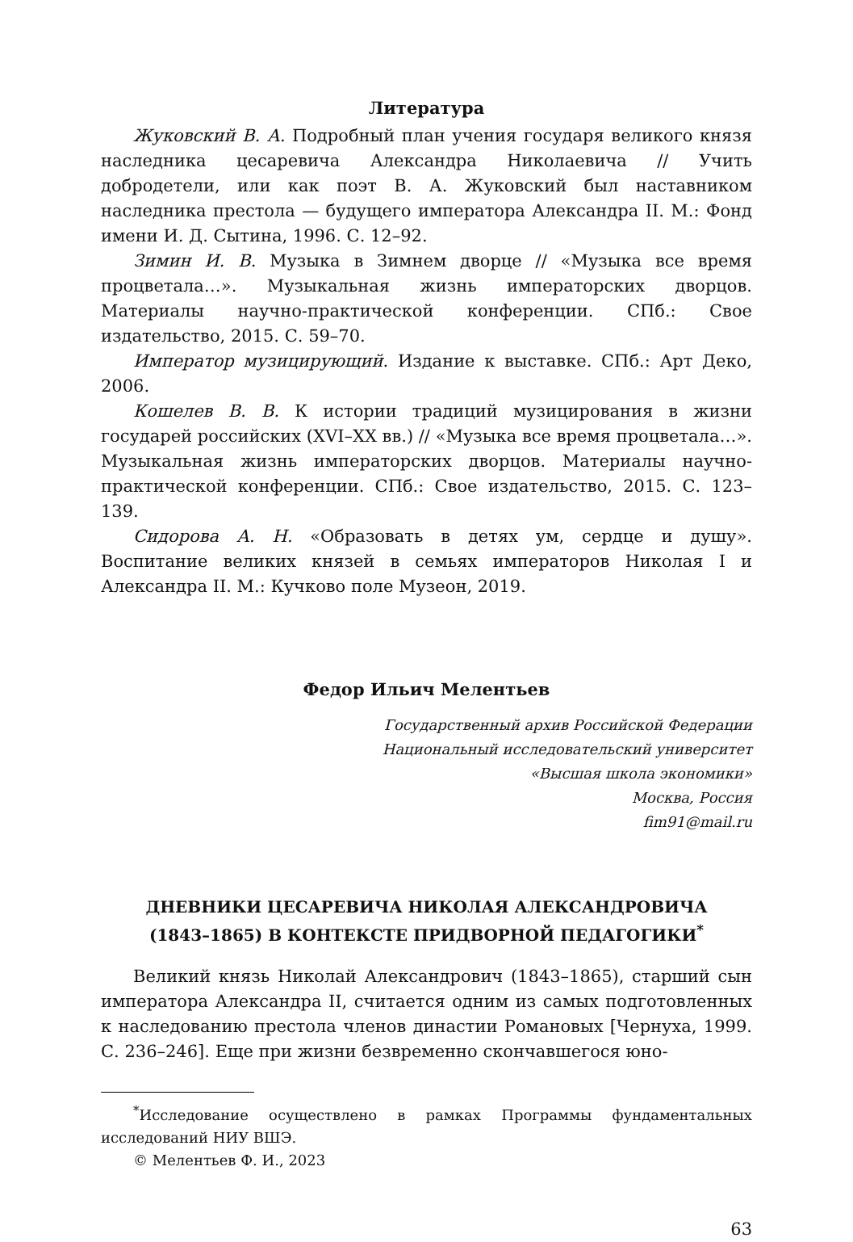Литература
Жуковский В. А. Подробный план учения государя великого князя наследника цесаревича Александра Николаевича // Учить добродетели, или как поэт В. А. Жуковский был наставником наследника престола — будущего императора Александра II. М.: Фонд имени И. Д. Сытина, 1996. С. 12–92.
Зимин И. В. Музыка в Зимнем дворце // «Музыка все время процветала…». Музыкальная жизнь императорских дворцов. Материалы научно-практической конференции. СПб.: Свое издательство, 2015. С. 59–70.
Император музицирующий. Издание к выставке. СПб.: Арт Деко, 2006.
Кошелев В. В. К истории традиций музицирования в жизни государей российских (XVI–XX вв.) // «Музыка все время процветала…». Музыкальная жизнь императорских дворцов. Материалы научно-практической конференции. СПб.: Свое издательство, 2015. С. 123–139.
Сидорова А. Н. «Образовать в детях ум, сердце и душу». Воспитание великих князей в семьях императоров Николая I и Александра II. М.: Кучково поле Музеон, 2019.
Федор Ильич Мелентьев
Государственный архив Российской Федерации
Национальный исследовательский университет
«Высшая школа экономики»
Москва, Россия
fim91@mail.ru
ДНЕВНИКИ ЦЕСАРЕВИЧА НИКОЛАЯ АЛЕКСАНДРОВИЧА
(1843–1865) В КОНТЕКСТЕ ПРИДВОРНОЙ ПЕДАГОГИКИ<sup>*</sup>
Великий князь Николай Александрович (1843–1865), старший сын императора Александра II, считается одним из самых подготовленных к наследованию престола членов династии Романовых [Чернуха, 1999. С. 236–246]. Еще при жизни безвременно скончавшегося юно-
<sup>*</sup> Исследование осуществлено в рамках Программы фундаментальных исследований НИУ ВШЭ.
© Мелентьев Ф. И., 2023
63